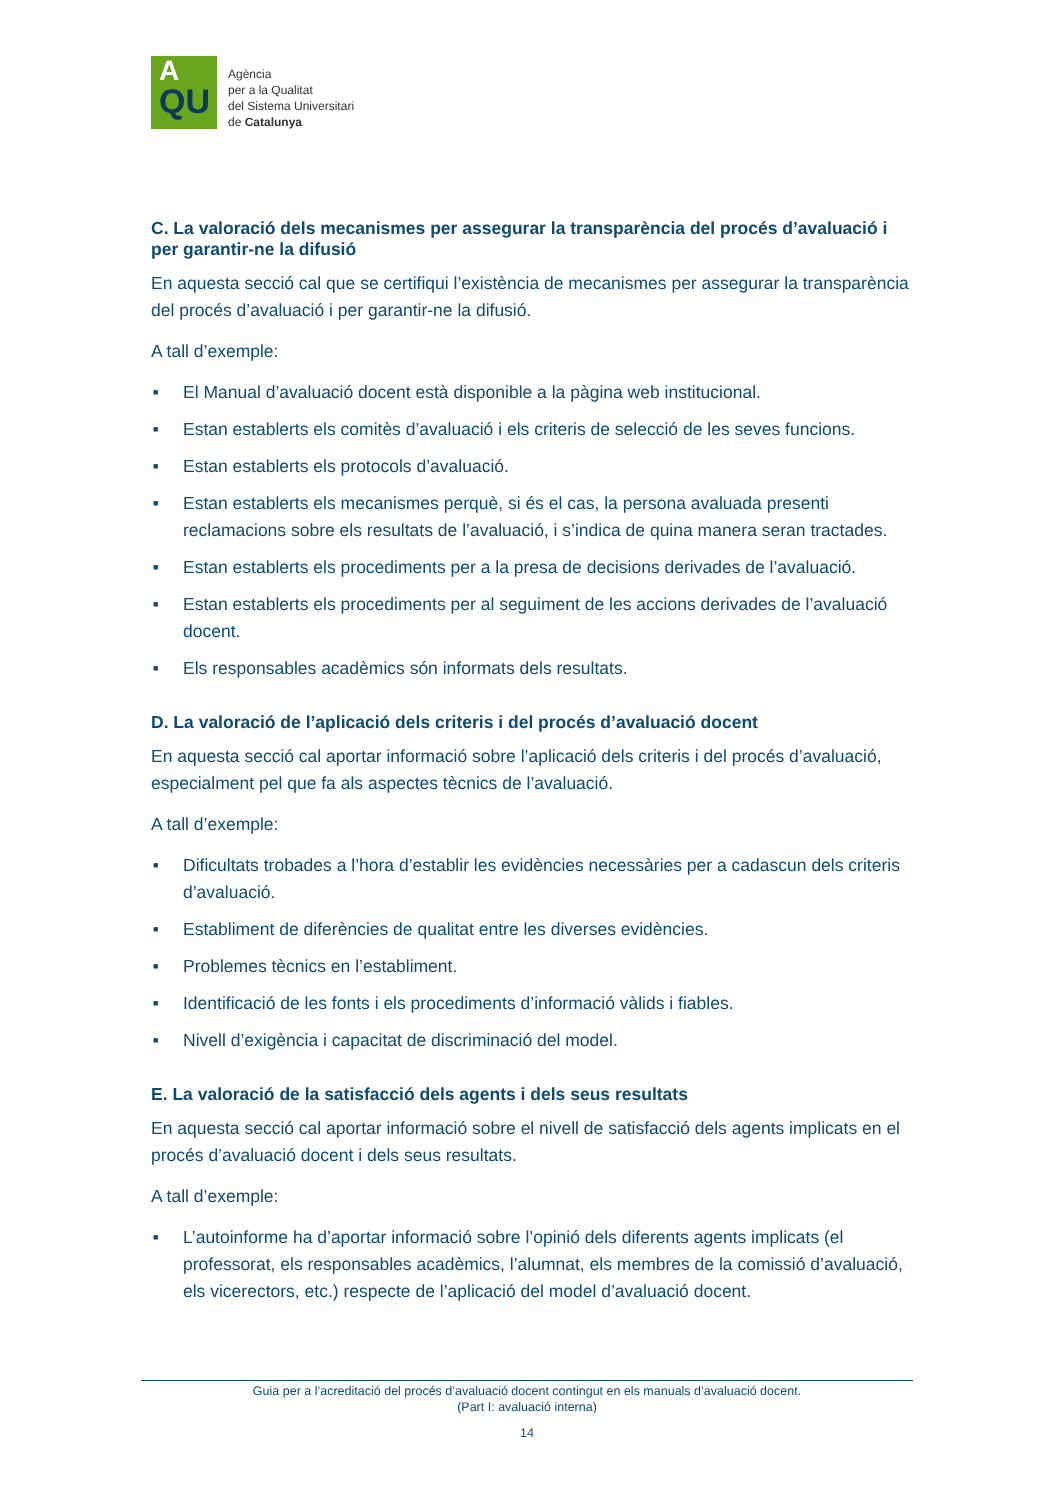A
QU
Agència
per a la Qualitat
del Sistema Universitari
de Catalunya
C. La valoració dels mecanismes per assegurar la transparència del procés d’avaluació i per garantir-ne la difusió
En aquesta secció cal que se certifiqui l’existència de mecanismes per assegurar la transparència del procés d’avaluació i per garantir-ne la difusió.
A tall d’exemple:
■ El Manual d’avaluació docent està disponible a la pàgina web institucional.
■ Estan establerts els comitès d’avaluació i els criteris de selecció de les seves funcions.
■ Estan establerts els protocols d’avaluació.
■ Estan establerts els mecanismes perquè, si és el cas, la persona avaluada presenti reclamacions sobre els resultats de l’avaluació, i s’indica de quina manera seran tractades.
■ Estan establerts els procediments per a la presa de decisions derivades de l’avaluació.
■ Estan establerts els procediments per al seguiment de les accions derivades de l’avaluació docent.
■ Els responsables acadèmics són informats dels resultats.
D. La valoració de l’aplicació dels criteris i del procés d’avaluació docent
En aquesta secció cal aportar informació sobre l’aplicació dels criteris i del procés d’avaluació, especialment pel que fa als aspectes tècnics de l’avaluació.
A tall d’exemple:
■ Dificultats trobades a l’hora d’establir les evidències necessàries per a cadascun dels criteris d’avaluació.
■ Establiment de diferències de qualitat entre les diverses evidències.
■ Problemes tècnics en l’establiment.
■ Identificació de les fonts i els procediments d’informació vàlids i fiables.
■ Nivell d’exigència i capacitat de discriminació del model.
E. La valoració de la satisfacció dels agents i dels seus resultats
En aquesta secció cal aportar informació sobre el nivell de satisfacció dels agents implicats en el procés d’avaluació docent i dels seus resultats.
A tall d’exemple:
■ L’autoinforme ha d’aportar informació sobre l’opinió dels diferents agents implicats (el professorat, els responsables acadèmics, l’alumnat, els membres de la comissió d’avaluació, els vicerectors, etc.) respecte de l’aplicació del model d’avaluació docent.
Guia per a l’acreditació del procés d’avaluació docent contingut en els manuals d’avaluació docent.
(Part I: avaluació interna)
14